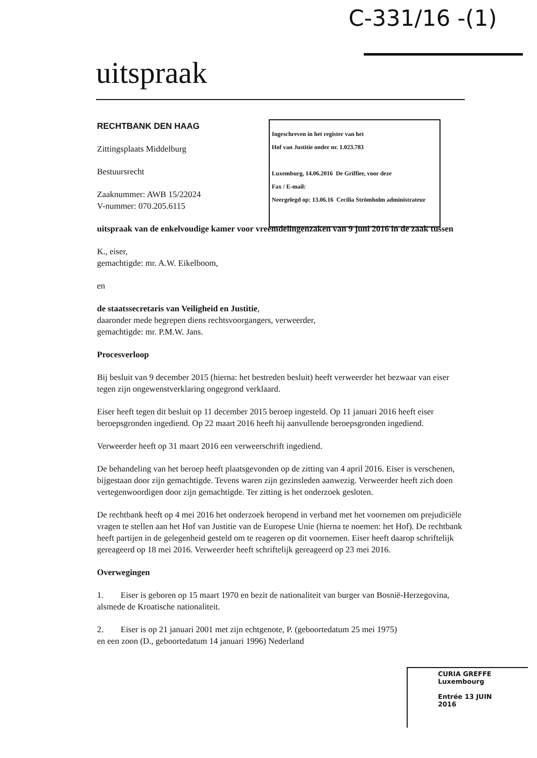C-331/16 -(1)
uitspraak
RECHTBANK DEN HAAG
Zittingsplaats Middelburg
Bestuursrecht
Zaaknummer: AWB 15/22024
V-nummer: 070.205.6115
uitspraak van de enkelvoudige kamer voor vreemdelingenzaken van 9 juni 2016 in de zaak tussen
K., eiser,
gemachtigde: mr. A.W. Eikelboom,
en
de staatssecretaris van Veiligheid en Justitie,
daaronder mede begrepen diens rechtsvoorgangers, verweerder,
gemachtigde: mr. P.M.W. Jans.
Procesverloop
Bij besluit van 9 december 2015 (hierna: het bestreden besluit) heeft verweerder het bezwaar van eiser tegen zijn ongewenstverklaring ongegrond verklaard.
Eiser heeft tegen dit besluit op 11 december 2015 beroep ingesteld. Op 11 januari 2016 heeft eiser beroepsgronden ingediend. Op 22 maart 2016 heeft hij aanvullende beroepsgronden ingediend.
Verweerder heeft op 31 maart 2016 een verweerschrift ingediend.
De behandeling van het beroep heeft plaatsgevonden op de zitting van 4 april 2016. Eiser is verschenen, bijgestaan door zijn gemachtigde. Tevens waren zijn gezinsleden aanwezig. Verweerder heeft zich doen vertegenwoordigen door zijn gemachtigde. Ter zitting is het onderzoek gesloten.
De rechtbank heeft op 4 mei 2016 het onderzoek heropend in verband met het voornemen om prejudiciële vragen te stellen aan het Hof van Justitie van de Europese Unie (hierna te noemen: het Hof). De rechtbank heeft partijen in de gelegenheid gesteld om te reageren op dit voornemen. Eiser heeft daarop schriftelijk gereageerd op 18 mei 2016. Verweerder heeft schriftelijk gereageerd op 23 mei 2016.
Overwegingen
1. Eiser is geboren op 15 maart 1970 en bezit de nationaliteit van burger van Bosnië-Herzegovina, alsmede de Kroatische nationaliteit.
2. Eiser is op 21 januari 2001 met zijn echtgenote, P. (geboortedatum 25 mei 1975) en een zoon (D., geboortedatum 14 januari 1996) Nederland
Ingeschreven in het register van het
Hof van Justitie onder nr. 1.023.783
Luxemburg, 14.06.2016 De Griffier, voor deze
Fax / E-mail:
Neergelegd op: 13.06.16 Cecilia Strömholm administrateur
CURIA GREFFE
Luxembourg
Entrée 13 JUIN 2016